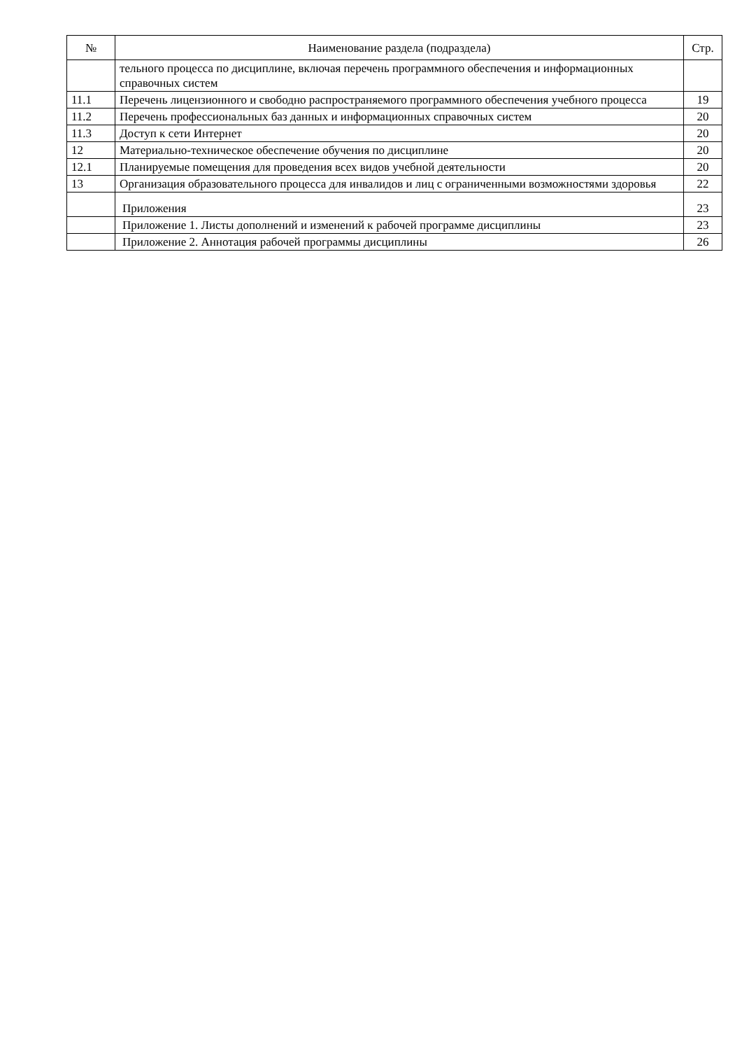| № | Наименование раздела (подраздела) | Стр. |
| --- | --- | --- |
| | тельного процесса по дисциплине, включая перечень программного обеспечения и информационных справочных систем | |
| 11.1 | Перечень лицензионного и свободно распространяемого программного обеспечения учебного процесса | 19 |
| 11.2 | Перечень профессиональных баз данных и информационных справочных систем | 20 |
| 11.3 | Доступ к сети Интернет | 20 |
| 12 | Материально-техническое обеспечение обучения по дисциплине | 20 |
| 12.1 | Планируемые помещения для проведения всех видов учебной деятельности | 20 |
| 13 | Организация образовательного процесса для инвалидов и лиц с ограниченными возможностями здоровья | 22 |
| | Приложения | 23 |
| | Приложение 1. Листы дополнений и изменений к рабочей программе дисциплины | 23 |
| | Приложение 2. Аннотация рабочей программы дисциплины | 26 |